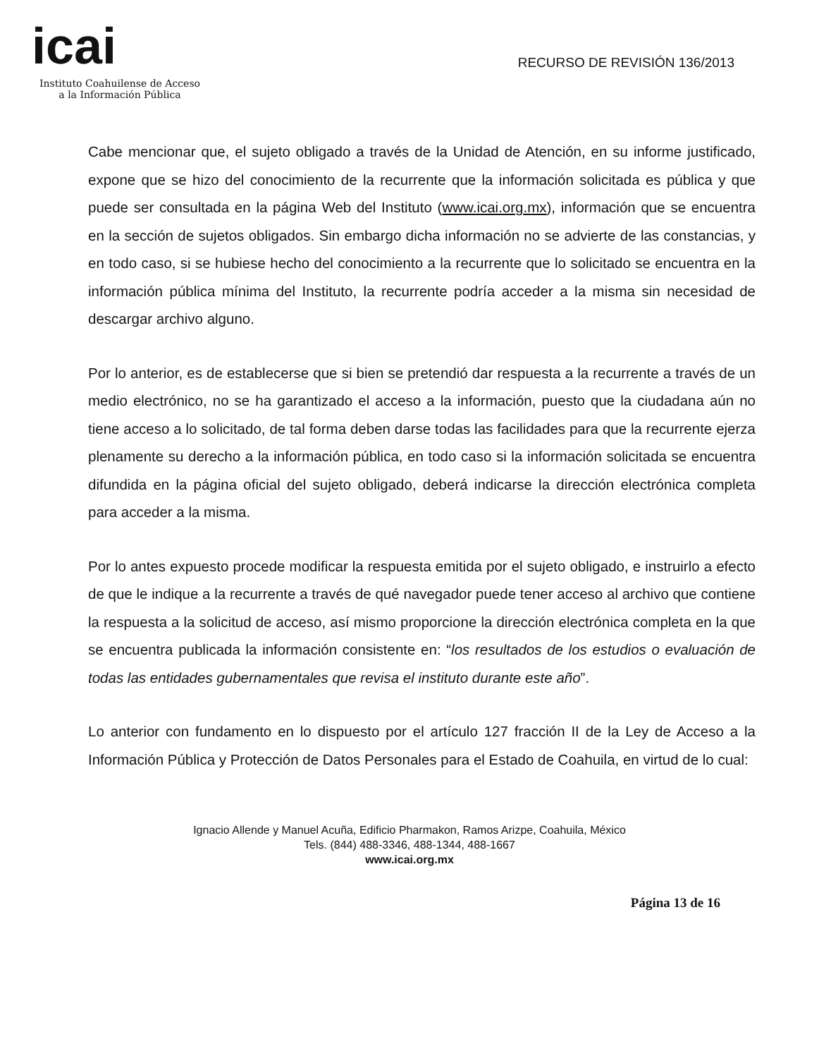icai
Instituto Coahuilense de Acceso
a la Información Pública
RECURSO DE REVISIÓN 136/2013
Cabe mencionar que, el sujeto obligado a través de la Unidad de Atención, en su informe justificado, expone que se hizo del conocimiento de la recurrente que la información solicitada es pública y que puede ser consultada en la página Web del Instituto (www.icai.org.mx), información que se encuentra en la sección de sujetos obligados. Sin embargo dicha información no se advierte de las constancias, y en todo caso, si se hubiese hecho del conocimiento a la recurrente que lo solicitado se encuentra en la información pública mínima del Instituto, la recurrente podría acceder a la misma sin necesidad de descargar archivo alguno.
Por lo anterior, es de establecerse que si bien se pretendió dar respuesta a la recurrente a través de un medio electrónico, no se ha garantizado el acceso a la información, puesto que la ciudadana aún no tiene acceso a lo solicitado, de tal forma deben darse todas las facilidades para que la recurrente ejerza plenamente su derecho a la información pública, en todo caso si la información solicitada se encuentra difundida en la página oficial del sujeto obligado, deberá indicarse la dirección electrónica completa para acceder a la misma.
Por lo antes expuesto procede modificar la respuesta emitida por el sujeto obligado, e instruirlo a efecto de que le indique a la recurrente a través de qué navegador puede tener acceso al archivo que contiene la respuesta a la solicitud de acceso, así mismo proporcione la dirección electrónica completa en la que se encuentra publicada la información consistente en: “los resultados de los estudios o evaluación de todas las entidades gubernamentales que revisa el instituto durante este año”.
Lo anterior con fundamento en lo dispuesto por el artículo 127 fracción II de la Ley de Acceso a la Información Pública y Protección de Datos Personales para el Estado de Coahuila, en virtud de lo cual:
Ignacio Allende y Manuel Acuña, Edificio Pharmakon, Ramos Arizpe, Coahuila, México
Tels. (844) 488-3346, 488-1344, 488-1667
www.icai.org.mx
Página 13 de 16